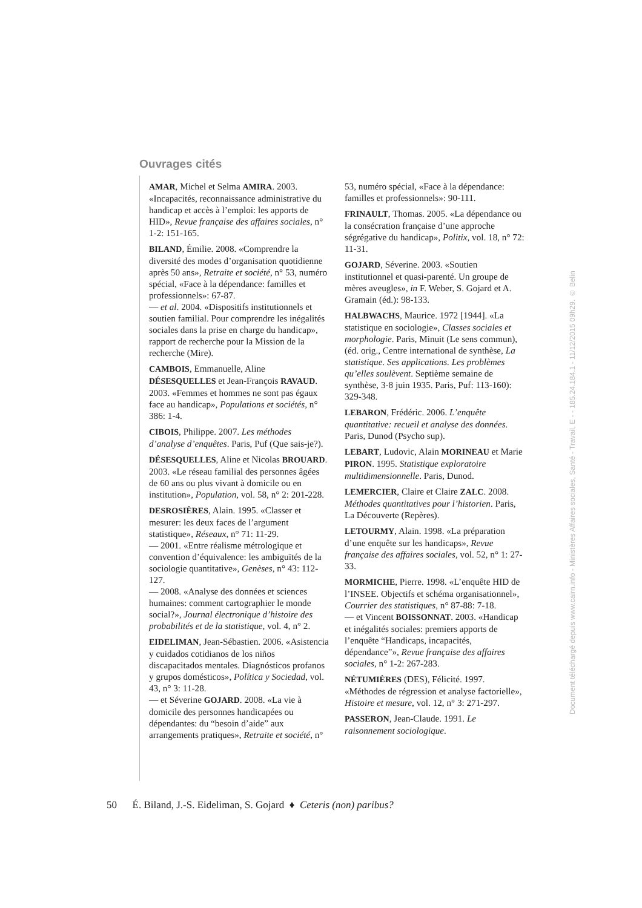Ouvrages cités
AMAR, Michel et Selma AMIRA. 2003. «Incapacités, reconnaissance administrative du handicap et accès à l’emploi: les apports de HID», Revue française des affaires sociales, n° 1-2: 151-165.
BILAND, Émilie. 2008. «Comprendre la diversité des modes d’organisation quotidienne après 50 ans», Retraite et société, n° 53, numéro spécial, «Face à la dépendance: familles et professionnels»: 67-87.
— et al. 2004. «Dispositifs institutionnels et soutien familial. Pour comprendre les inégalités sociales dans la prise en charge du handicap», rapport de recherche pour la Mission de la recherche (Mire).
CAMBOIS, Emmanuelle, Aline DÉSESQUELLES et Jean-François RAVAUD. 2003. «Femmes et hommes ne sont pas égaux face au handicap», Populations et sociétés, n° 386: 1-4.
CIBOIS, Philippe. 2007. Les méthodes d’analyse d’enquêtes. Paris, Puf (Que sais-je?).
DÉSESQUELLES, Aline et Nicolas BROUARD. 2003. «Le réseau familial des personnes âgées de 60 ans ou plus vivant à domicile ou en institution», Population, vol. 58, n° 2: 201-228.
DESROSIÈRES, Alain. 1995. «Classer et mesurer: les deux faces de l’argument statistique», Réseaux, n° 71: 11-29.
— 2001. «Entre réalisme métrologique et convention d’équivalence: les ambiguïtés de la sociologie quantitative», Genèses, n° 43: 112-127.
— 2008. «Analyse des données et sciences humaines: comment cartographier le monde social?», Journal électronique d’histoire des probabilités et de la statistique, vol. 4, n° 2.
EIDELIMAN, Jean-Sébastien. 2006. «Asistencia y cuidados cotidianos de los niños discapacitados mentales. Diagnósticos profanos y grupos domésticos», Política y Sociedad, vol. 43, n° 3: 11-28.
— et Séverine GOJARD. 2008. «La vie à domicile des personnes handicapées ou dépendantes: du “besoin d’aide” aux arrangements pratiques», Retraite et société, n° 53, numéro spécial, «Face à la dépendance: familles et professionnels»: 90-111.
FRINAULT, Thomas. 2005. «La dépendance ou la consécration française d’une approche ségrégative du handicap», Politix, vol. 18, n° 72: 11-31.
GOJARD, Séverine. 2003. «Soutien institutionnel et quasi-parenté. Un groupe de mères aveugles», in F. Weber, S. Gojard et A. Gramain (éd.): 98-133.
HALBWACHS, Maurice. 1972 [1944]. «La statistique en sociologie», Classes sociales et morphologie. Paris, Minuit (Le sens commun), (éd. orig., Centre international de synthèse, La statistique. Ses applications. Les problèmes qu’elles soulèvent. Septième semaine de synthèse, 3-8 juin 1935. Paris, Puf: 113-160): 329-348.
LEBARON, Frédéric. 2006. L’enquête quantitative: recueil et analyse des données. Paris, Dunod (Psycho sup).
LEBART, Ludovic, Alain MORINEAU et Marie PIRON. 1995. Statistique exploratoire multidimensionnelle. Paris, Dunod.
LEMERCIER, Claire et Claire ZALC. 2008. Méthodes quantitatives pour l’historien. Paris, La Découverte (Repères).
LETOURMY, Alain. 1998. «La préparation d’une enquête sur les handicaps», Revue française des affaires sociales, vol. 52, n° 1: 27-33.
MORMICHE, Pierre. 1998. «L’enquête HID de l’INSEE. Objectifs et schéma organisationnel», Courrier des statistiques, n° 87-88: 7-18.
— et Vincent BOISSONNAT. 2003. «Handicap et inégalités sociales: premiers apports de l’enquête “Handicaps, incapacités, dépendance”», Revue française des affaires sociales, n° 1-2: 267-283.
NÉTUMIÈRES (DES), Félicité. 1997. «Méthodes de régression et analyse factorielle», Histoire et mesure, vol. 12, n° 3: 271-297.
PASSERON, Jean-Claude. 1991. Le raisonnement sociologique.
50 É. Biland, J.-S. Eideliman, S. Gojard ♦ Ceteris (non) paribus?
Document téléchargé depuis www.cairn.info - Ministères Affaires sociales, Santé - Travail, E - - 185.24.184.1 - 11/12/2015 09h29. © Belin